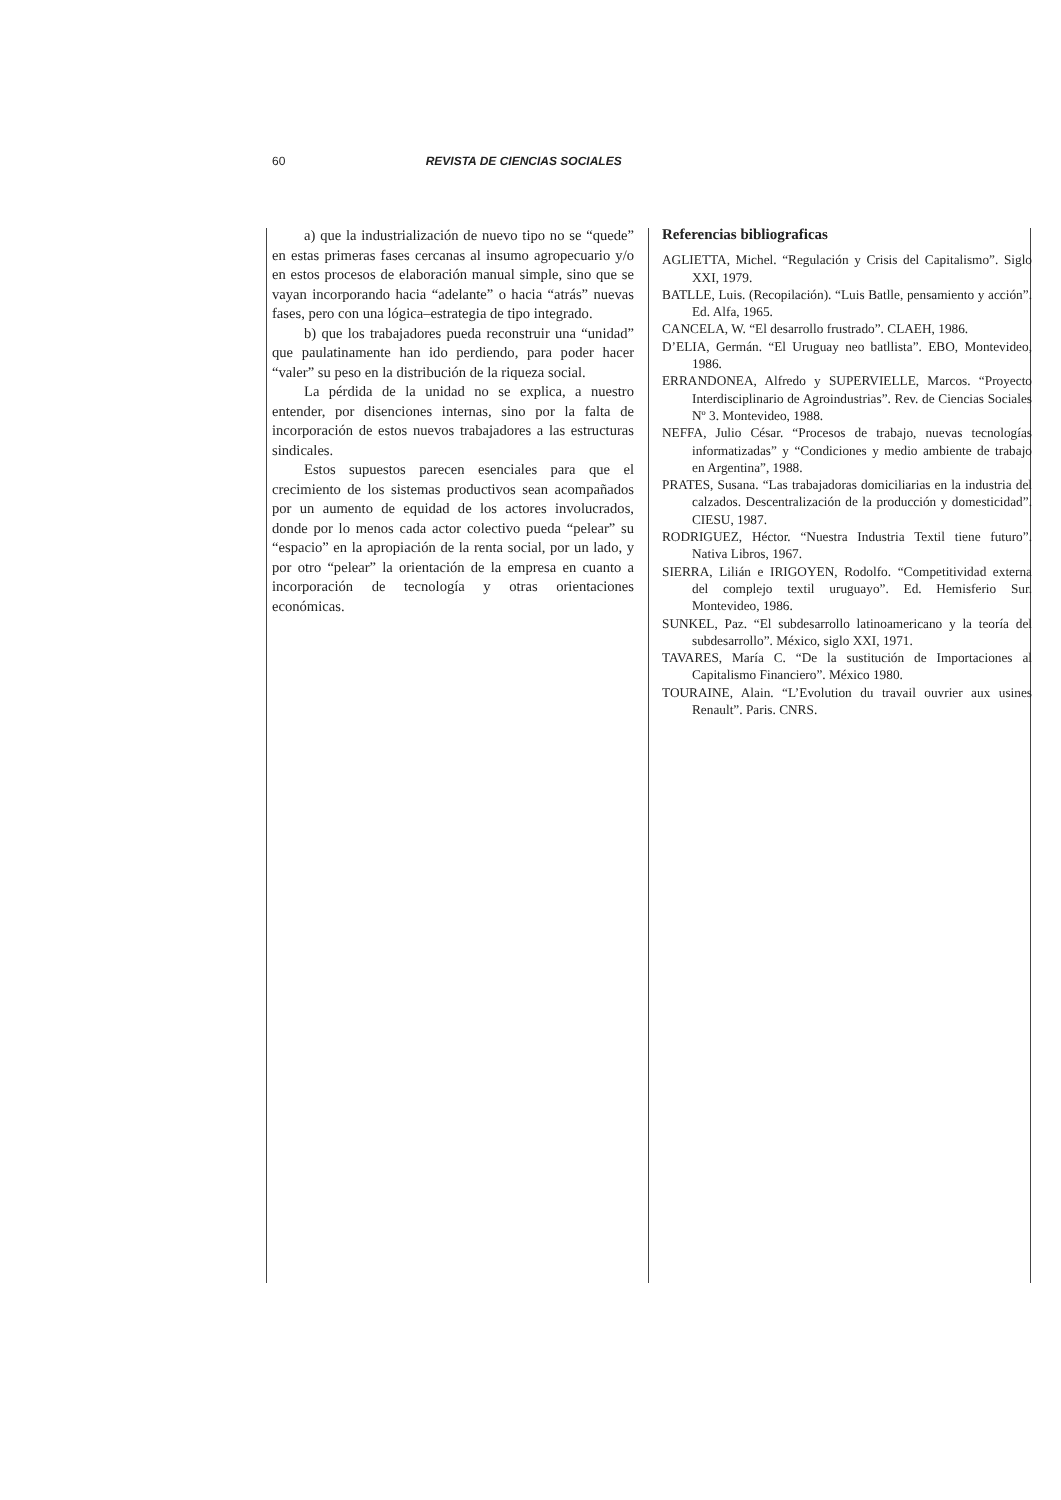60 REVISTA DE CIENCIAS SOCIALES
a) que la industrialización de nuevo tipo no se “quede” en estas primeras fases cercanas al insumo agropecuario y/o en estos procesos de elaboración manual simple, sino que se vayan incorporando hacia “adelante” o hacia “atrás” nuevas fases, pero con una lógica–estrategia de tipo integrado.
b) que los trabajadores pueda reconstruir una “unidad” que paulatinamente han ido perdiendo, para poder hacer “valer” su peso en la distribución de la riqueza social.
La pérdida de la unidad no se explica, a nuestro entender, por disenciones internas, sino por la falta de incorporación de estos nuevos trabajadores a las estructuras sindicales.
Estos supuestos parecen esenciales para que el crecimiento de los sistemas productivos sean acompañados por un aumento de equidad de los actores involucrados, donde por lo menos cada actor colectivo pueda “pelear” su “espacio” en la apropiación de la renta social, por un lado, y por otro “pelear” la orientación de la empresa en cuanto a incorporación de tecnología y otras orientaciones económicas.
Referencias bibliograficas
AGLIETTA, Michel. “Regulación y Crisis del Capitalismo”. Siglo XXI, 1979.
BATLLE, Luis. (Recopilación). “Luis Batlle, pensamiento y acción”. Ed. Alfa, 1965.
CANCELA, W. “El desarrollo frustrado”. CLAEH, 1986.
D’ELIA, Germán. “El Uruguay neo batllista”. EBO, Montevideo, 1986.
ERRANDONEA, Alfredo y SUPERVIELLE, Marcos. “Proyecto Interdisciplinario de Agroindustrias”. Rev. de Ciencias Sociales Nº 3. Montevideo, 1988.
NEFFA, Julio César. “Procesos de trabajo, nuevas tecnologías informatizadas” y “Condiciones y medio ambiente de trabajo en Argentina”, 1988.
PRATES, Susana. “Las trabajadoras domiciliarias en la industria del calzados. Descentralización de la producción y domesticidad”. CIESU, 1987.
RODRIGUEZ, Héctor. “Nuestra Industria Textil tiene futuro”. Nativa Libros, 1967.
SIERRA, Lilián e IRIGOYEN, Rodolfo. “Competitividad externa del complejo textil uruguayo”. Ed. Hemisferio Sur. Montevideo, 1986.
SUNKEL, Paz. “El subdesarrollo latinoamericano y la teoría del subdesarrollo”. México, siglo XXI, 1971.
TAVARES, María C. “De la sustitución de Importaciones al Capitalismo Financiero”. México 1980.
TOURAINE, Alain. “L’Evolution du travail ouvrier aux usines Renault”. Paris. CNRS.